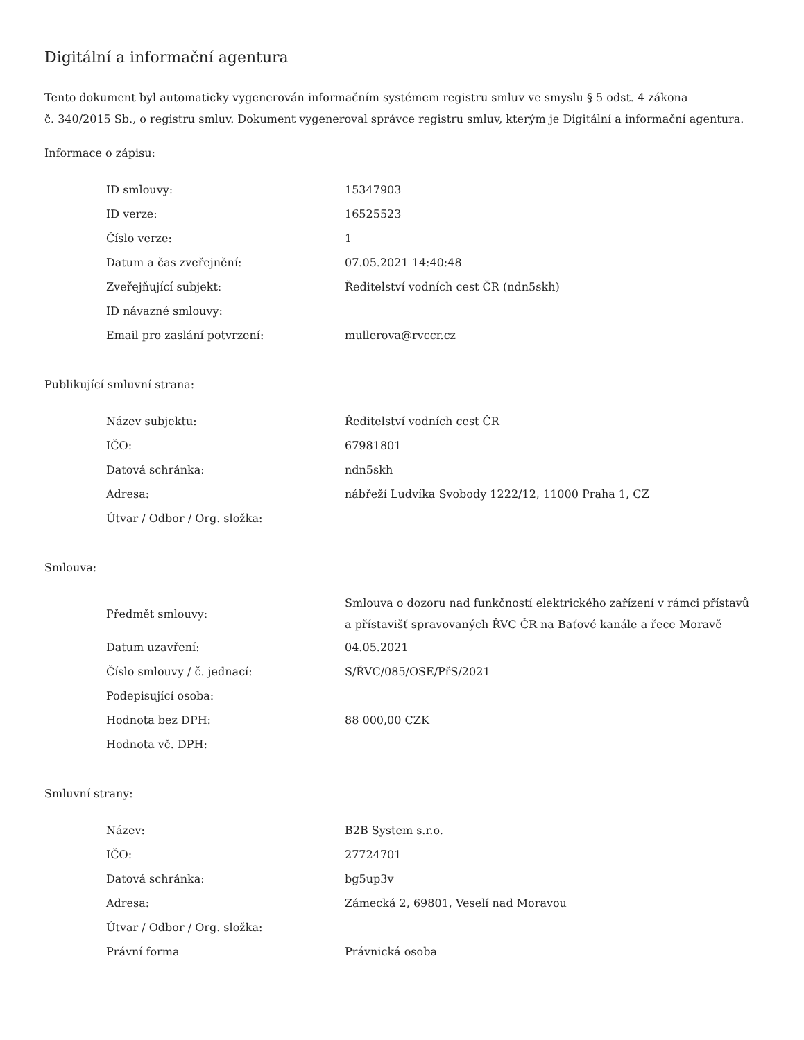Digitální a informační agentura
Tento dokument byl automaticky vygenerován informačním systémem registru smluv ve smyslu § 5 odst. 4 zákona
č. 340/2015 Sb., o registru smluv. Dokument vygeneroval správce registru smluv, kterým je Digitální a informační agentura.
Informace o zápisu:
| ID smlouvy: | 15347903 |
| ID verze: | 16525523 |
| Číslo verze: | 1 |
| Datum a čas zveřejnění: | 07.05.2021 14:40:48 |
| Zveřejňující subjekt: | Ředitelství vodních cest ČR (ndn5skh) |
| ID návazné smlouvy: | |
| Email pro zaslání potvrzení: | mullerova@rvccr.cz |
Publikující smluvní strana:
| Název subjektu: | Ředitelství vodních cest ČR |
| IČO: | 67981801 |
| Datová schránka: | ndn5skh |
| Adresa: | nábřeží Ludvíka Svobody 1222/12, 11000 Praha 1, CZ |
| Útvar / Odbor / Org. složka: | |
Smlouva:
| Předmět smlouvy: | Smlouva o dozoru nad funkčností elektrického zařízení v rámci přístavů a přístavišť spravovaných ŘVC ČR na Baťové kanále a řece Moravě |
| Datum uzavření: | 04.05.2021 |
| Číslo smlouvy / č. jednací: | S/ŘVC/085/OSE/PřS/2021 |
| Podepisující osoba: | |
| Hodnota bez DPH: | 88 000,00 CZK |
| Hodnota vč. DPH: | |
Smluvní strany:
| Název: | B2B System s.r.o. |
| IČO: | 27724701 |
| Datová schránka: | bg5up3v |
| Adresa: | Zámecká 2, 69801, Veselí nad Moravou |
| Útvar / Odbor / Org. složka: | |
| Právní forma | Právnická osoba |